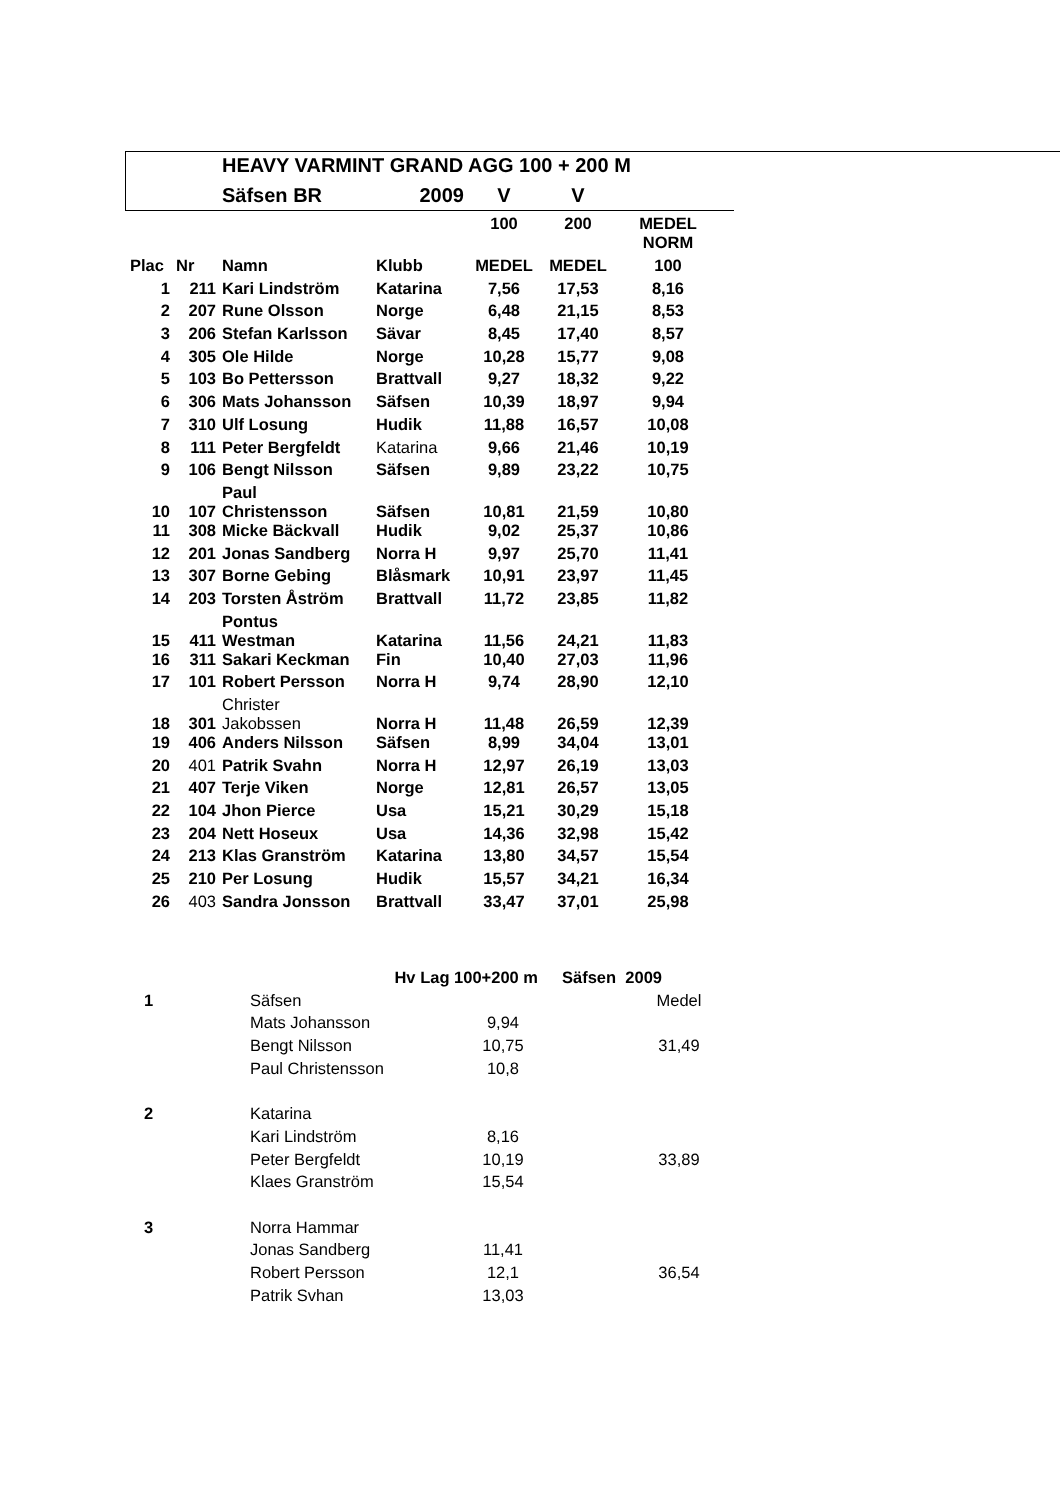| | | HEAVY VARMINT GRAND AGG 100 + 200 M | | | | |
| | | Säfsen BR | 2009 | V | V | |
| | | | | 100 | 200 | MEDEL NORM |
| Plac | Nr | Namn | Klubb | MEDEL | MEDEL | 100 |
| 1 | 211 | Kari Lindström | Katarina | 7,56 | 17,53 | 8,16 |
| 2 | 207 | Rune Olsson | Norge | 6,48 | 21,15 | 8,53 |
| 3 | 206 | Stefan Karlsson | Sävar | 8,45 | 17,40 | 8,57 |
| 4 | 305 | Ole Hilde | Norge | 10,28 | 15,77 | 9,08 |
| 5 | 103 | Bo Pettersson | Brattvall | 9,27 | 18,32 | 9,22 |
| 6 | 306 | Mats Johansson | Säfsen | 10,39 | 18,97 | 9,94 |
| 7 | 310 | Ulf Losung | Hudik | 11,88 | 16,57 | 10,08 |
| 8 | 111 | Peter Bergfeldt | Katarina | 9,66 | 21,46 | 10,19 |
| 9 | 106 | Bengt Nilsson | Säfsen | 9,89 | 23,22 | 10,75 |
| 10 | 107 | Paul Christensson | Säfsen | 10,81 | 21,59 | 10,80 |
| 11 | 308 | Micke Bäckvall | Hudik | 9,02 | 25,37 | 10,86 |
| 12 | 201 | Jonas Sandberg | Norra H | 9,97 | 25,70 | 11,41 |
| 13 | 307 | Borne Gebing | Blåsmark | 10,91 | 23,97 | 11,45 |
| 14 | 203 | Torsten Åström | Brattvall | 11,72 | 23,85 | 11,82 |
| 15 | 411 | Pontus Westman | Katarina | 11,56 | 24,21 | 11,83 |
| 16 | 311 | Sakari Keckman | Fin | 10,40 | 27,03 | 11,96 |
| 17 | 101 | Robert Persson | Norra H | 9,74 | 28,90 | 12,10 |
| 18 | 301 | Christer Jakobssen | Norra H | 11,48 | 26,59 | 12,39 |
| 19 | 406 | Anders Nilsson | Säfsen | 8,99 | 34,04 | 13,01 |
| 20 | 401 | Patrik Svahn | Norra H | 12,97 | 26,19 | 13,03 |
| 21 | 407 | Terje Viken | Norge | 12,81 | 26,57 | 13,05 |
| 22 | 104 | Jhon Pierce | Usa | 15,21 | 30,29 | 15,18 |
| 23 | 204 | Nett Hoseux | Usa | 14,36 | 32,98 | 15,42 |
| 24 | 213 | Klas Granström | Katarina | 13,80 | 34,57 | 15,54 |
| 25 | 210 | Per Losung | Hudik | 15,57 | 34,21 | 16,34 |
| 26 | 403 | Sandra Jonsson | Brattvall | 33,47 | 37,01 | 25,98 |
| | | Hv Lag 100+200 m | | Säfsen 2009 | |
| 1 | | Säfsen | | | Medel |
| | | Mats Johansson | 9,94 | | |
| | | Bengt Nilsson | 10,75 | | 31,49 |
| | | Paul Christensson | 10,8 | | |
| 2 | | Katarina | | | |
| | | Kari Lindström | 8,16 | | |
| | | Peter Bergfeldt | 10,19 | | 33,89 |
| | | Klaes Granström | 15,54 | | |
| 3 | | Norra Hammar | | | |
| | | Jonas Sandberg | 11,41 | | |
| | | Robert Persson | 12,1 | | 36,54 |
| | | Patrik Svhan | 13,03 | | |